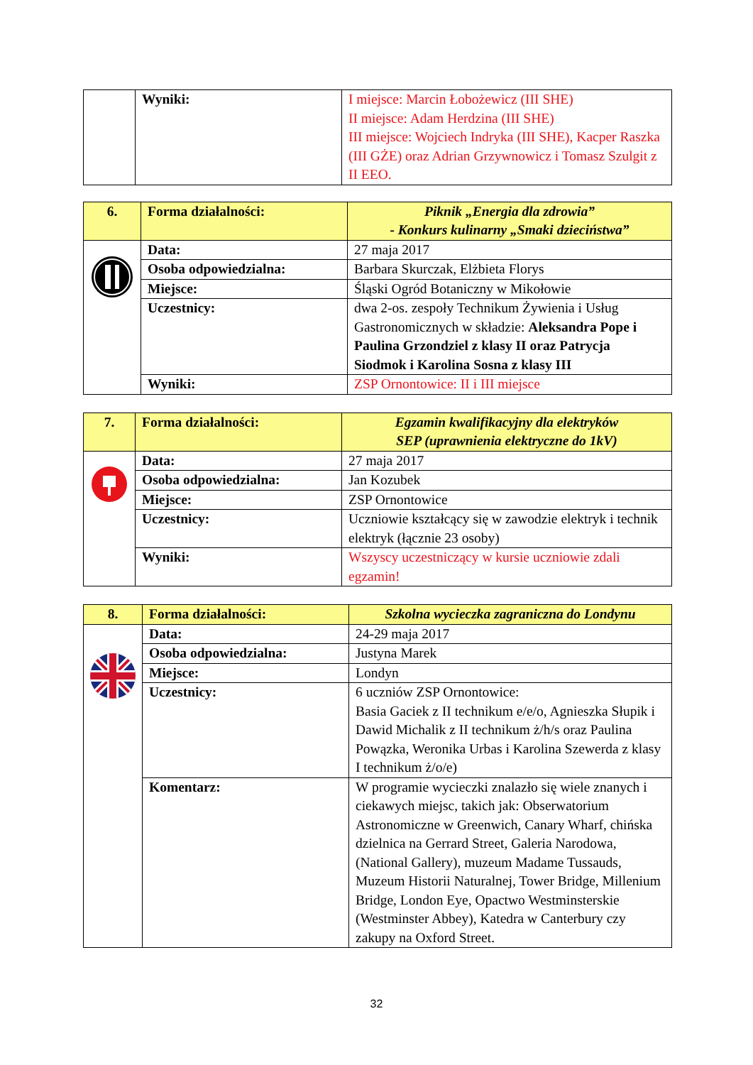| | Wyniki: | I miejsce: Marcin Łobożewicz (III SHE) II miejsce: Adam Herdzina (III SHE) III miejsce: Wojciech Indryka (III SHE), Kacper Raszka (III GŻE) oraz Adrian Grzywnowicz i Tomasz Szulgit z II EEO. |
| 6. | Forma działalności: | Piknik „Energia dla zdrowia” - Konkurs kulinarny „Smaki dzieciństwa” |
| | Data: | 27 maja 2017 |
| | Osoba odpowiedzialna: | Barbara Skurczak, Elżbieta Florys |
| | Miejsce: | Śląski Ogród Botaniczny w Mikołowie |
| | Uczestnicy: | dwa 2-os. zespoły Technikum Żywienia i Usług Gastronomicznych w składzie: Aleksandra Pope i Paulina Grzondziel z klasy II oraz Patrycja Siodmok i Karolina Sosna z klasy III |
| | Wyniki: | ZSP Ornontowice: II i III miejsce |
| 7. | Forma działalności: | Egzamin kwalifikacyjny dla elektryków SEP (uprawnienia elektryczne do 1kV) |
| | Data: | 27 maja 2017 |
| | Osoba odpowiedzialna: | Jan Kozubek |
| | Miejsce: | ZSP Ornontowice |
| | Uczestnicy: | Uczniowie kształcący się w zawodzie elektryk i technik elektryk (łącznie 23 osoby) |
| | Wyniki: | Wszyscy uczestniczący w kursie uczniowie zdali egzamin! |
| 8. | Forma działalności: | Szkolna wycieczka zagraniczna do Londynu |
| | Data: | 24-29 maja 2017 |
| | Osoba odpowiedzialna: | Justyna Marek |
| | Miejsce: | Londyn |
| | Uczestnicy: | 6 uczniów ZSP Ornontowice: Basia Gaciek z II technikum e/e/o, Agnieszka Słupik i Dawid Michalik z II technikum ż/h/s oraz Paulina Powązka, Weronika Urbas i Karolina Szewerda z klasy I technikum ż/o/e) |
| | Komentarz: | W programie wycieczki znalazło się wiele znanych i ciekawych miejsc, takich jak: Obserwatorium Astronomiczne w Greenwich, Canary Wharf, chińska dzielnica na Gerrard Street, Galeria Narodowa, (National Gallery), muzeum Madame Tussauds, Muzeum Historii Naturalnej, Tower Bridge, Millenium Bridge, London Eye, Opactwo Westminsterskie (Westminster Abbey), Katedra w Canterbury czy zakupy na Oxford Street. |
32